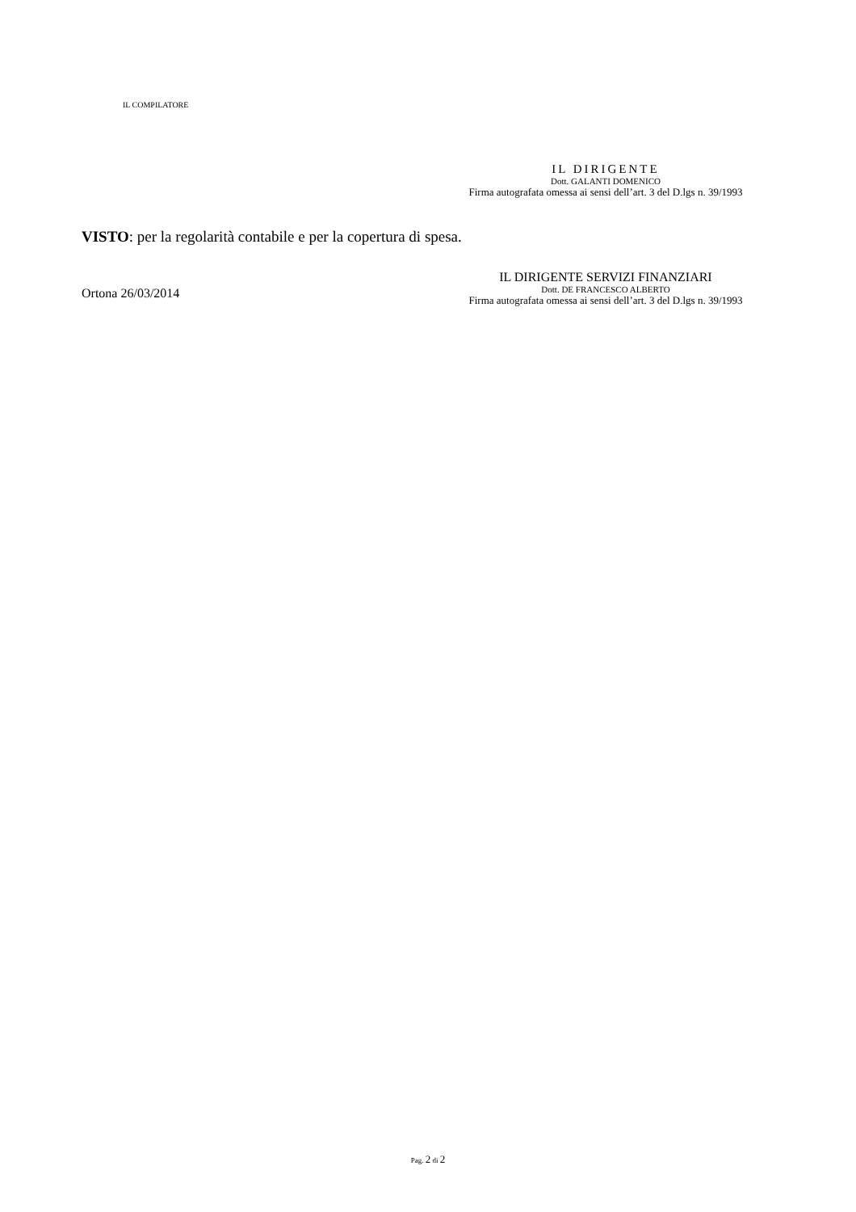IL COMPILATORE
IL DIRIGENTE
Dott. GALANTI DOMENICO
Firma autografata omessa ai sensi dell’art. 3 del D.lgs n. 39/1993
VISTO: per la regolarità contabile e per la copertura di spesa.
Ortona 26/03/2014
IL DIRIGENTE SERVIZI FINANZIARI
Dott. DE FRANCESCO ALBERTO
Firma autografata omessa ai sensi dell’art. 3 del D.lgs n. 39/1993
Pag. 2 di 2